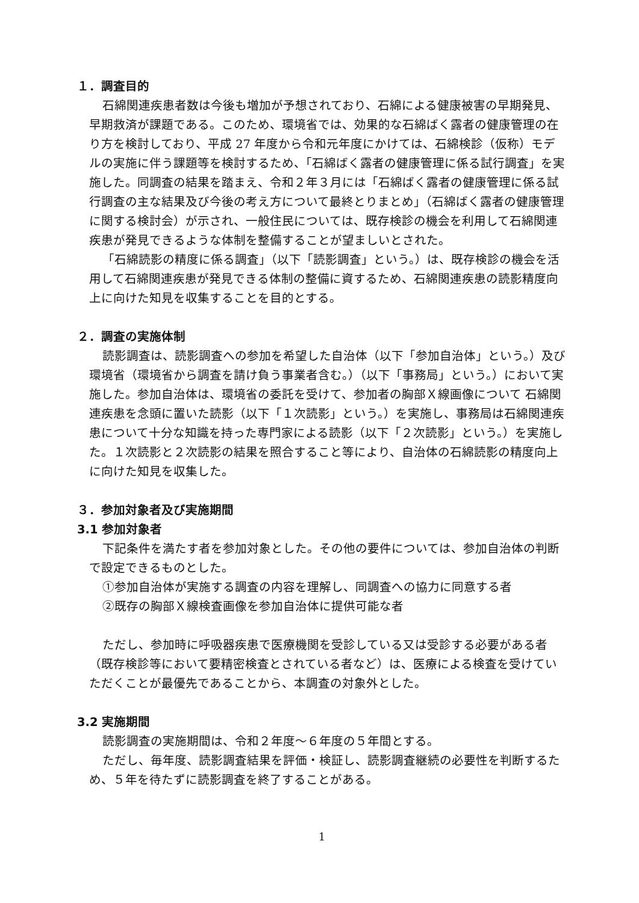１．調査目的
石綿関連疾患者数は今後も増加が予想されており、石綿による健康被害の早期発見、早期救済が課題である。このため、環境省では、効果的な石綿ばく露者の健康管理の在り方を検討しており、平成 27 年度から令和元年度にかけては、石綿検診（仮称）モデルの実施に伴う課題等を検討するため、「石綿ばく露者の健康管理に係る試行調査」を実施した。同調査の結果を踏まえ、令和２年３月には「石綿ばく露者の健康管理に係る試行調査の主な結果及び今後の考え方について最終とりまとめ」（石綿ばく露者の健康管理に関する検討会）が示され、一般住民については、既存検診の機会を利用して石綿関連疾患が発見できるような体制を整備することが望ましいとされた。
「石綿読影の精度に係る調査」（以下「読影調査」という。）は、既存検診の機会を活用して石綿関連疾患が発見できる体制の整備に資するため、石綿関連疾患の読影精度向上に向けた知見を収集することを目的とする。
２．調査の実施体制
読影調査は、読影調査への参加を希望した自治体（以下「参加自治体」という。）及び環境省（環境省から調査を請け負う事業者含む。）（以下「事務局」という。）において実施した。参加自治体は、環境省の委託を受けて、参加者の胸部Ｘ線画像について 石綿関連疾患を念頭に置いた読影（以下「１次読影」という。）を実施し、事務局は石綿関連疾患について十分な知識を持った専門家による読影（以下「２次読影」という。）を実施した。１次読影と２次読影の結果を照合すること等により、自治体の石綿読影の精度向上に向けた知見を収集した。
３．参加対象者及び実施期間
3.1 参加対象者
下記条件を満たす者を参加対象とした。その他の要件については、参加自治体の判断で設定できるものとした。
①参加自治体が実施する調査の内容を理解し、同調査への協力に同意する者
②既存の胸部Ｘ線検査画像を参加自治体に提供可能な者
ただし、参加時に呼吸器疾患で医療機関を受診している又は受診する必要がある者（既存検診等において要精密検査とされている者など）は、医療による検査を受けていただくことが最優先であることから、本調査の対象外とした。
3.2 実施期間
読影調査の実施期間は、令和２年度～６年度の５年間とする。
ただし、毎年度、読影調査結果を評価・検証し、読影調査継続の必要性を判断するため、５年を待たずに読影調査を終了することがある。
1